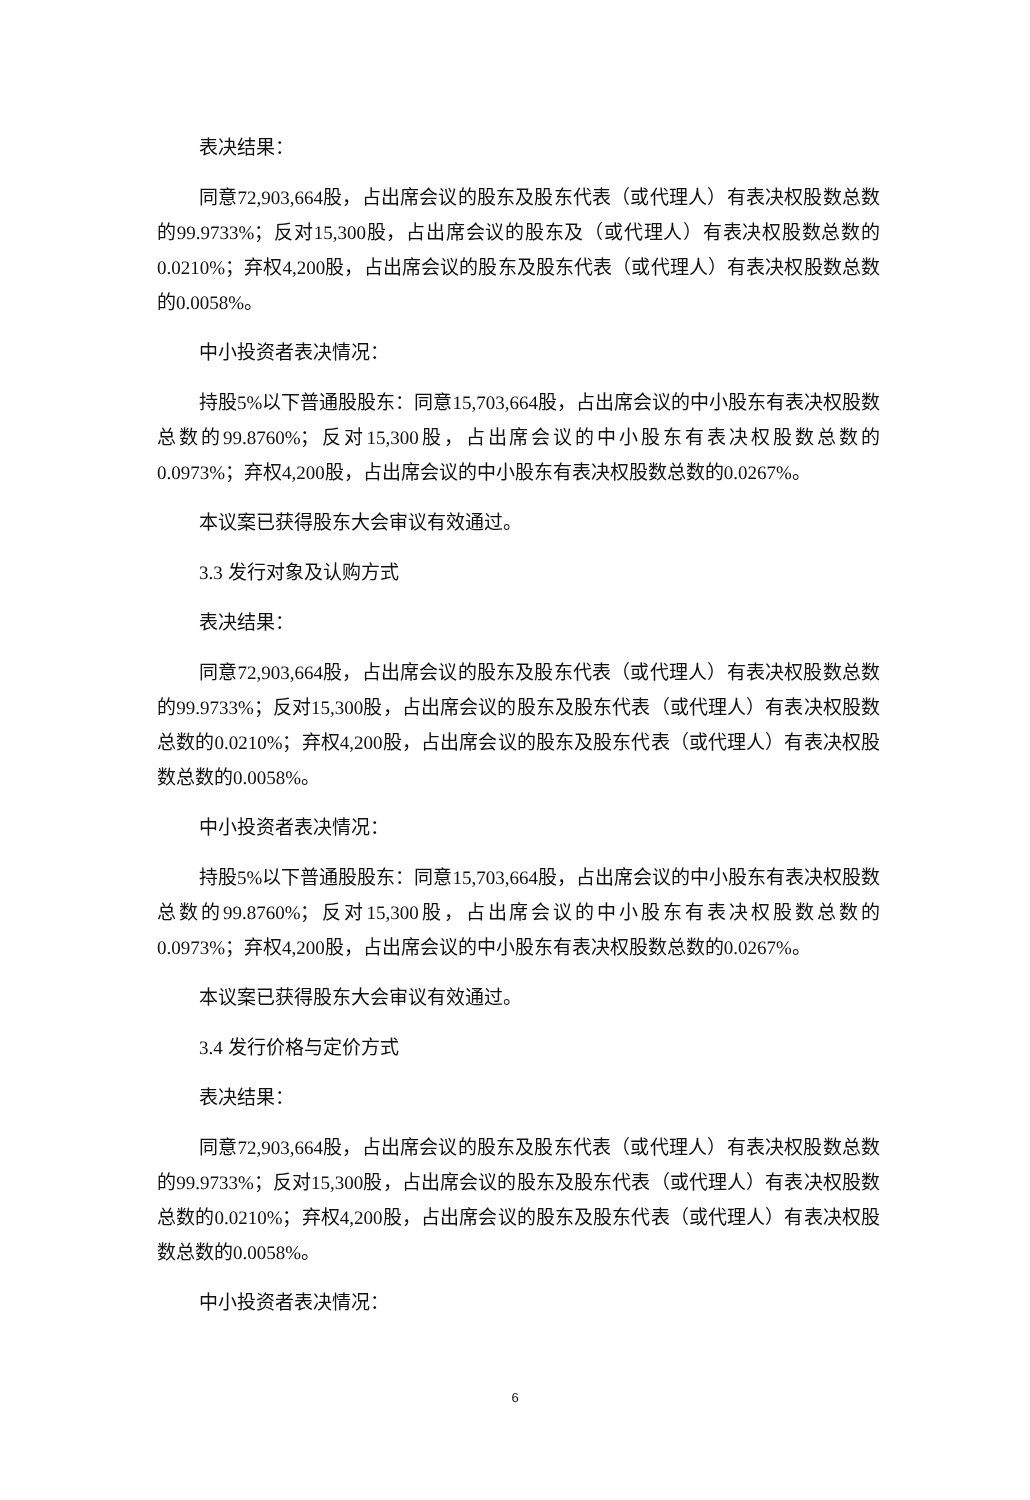表决结果：
同意72,903,664股，占出席会议的股东及股东代表（或代理人）有表决权股数总数的99.9733%；反对15,300股，占出席会议的股东及（或代理人）有表决权股数总数的0.0210%；弃权4,200股，占出席会议的股东及股东代表（或代理人）有表决权股数总数的0.0058%。
中小投资者表决情况：
持股5%以下普通股股东：同意15,703,664股，占出席会议的中小股东有表决权股数总数的99.8760%；反对15,300股，占出席会议的中小股东有表决权股数总数的0.0973%；弃权4,200股，占出席会议的中小股东有表决权股数总数的0.0267%。
本议案已获得股东大会审议有效通过。
3.3 发行对象及认购方式
表决结果：
同意72,903,664股，占出席会议的股东及股东代表（或代理人）有表决权股数总数的99.9733%；反对15,300股，占出席会议的股东及股东代表（或代理人）有表决权股数总数的0.0210%；弃权4,200股，占出席会议的股东及股东代表（或代理人）有表决权股数总数的0.0058%。
中小投资者表决情况：
持股5%以下普通股股东：同意15,703,664股，占出席会议的中小股东有表决权股数总数的99.8760%；反对15,300股，占出席会议的中小股东有表决权股数总数的0.0973%；弃权4,200股，占出席会议的中小股东有表决权股数总数的0.0267%。
本议案已获得股东大会审议有效通过。
3.4 发行价格与定价方式
表决结果：
同意72,903,664股，占出席会议的股东及股东代表（或代理人）有表决权股数总数的99.9733%；反对15,300股，占出席会议的股东及股东代表（或代理人）有表决权股数总数的0.0210%；弃权4,200股，占出席会议的股东及股东代表（或代理人）有表决权股数总数的0.0058%。
中小投资者表决情况：
6